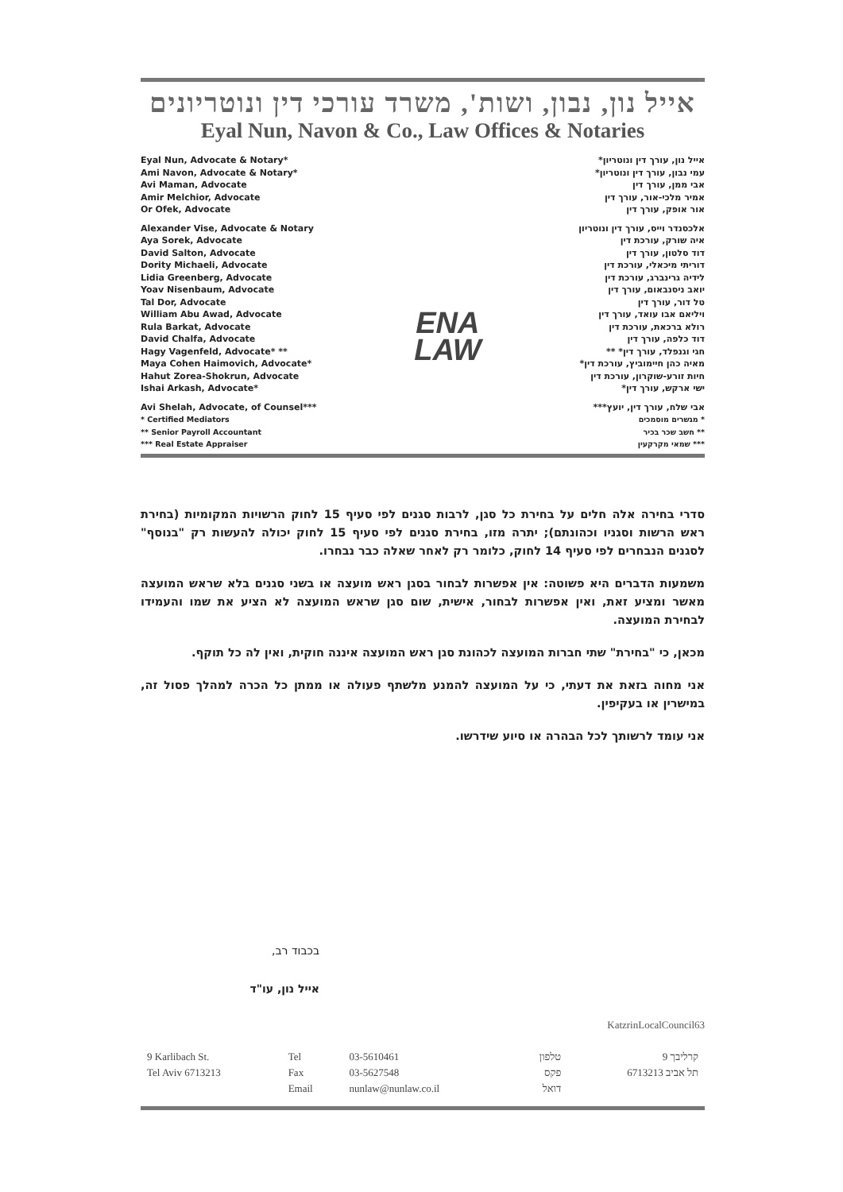אייל נון, נבון, ושות', משרד עורכי דין ונוטריונים
Eyal Nun, Navon & Co., Law Offices & Notaries
Eyal Nun, Advocate & Notary*
Ami Navon, Advocate & Notary*
Avi Maman, Advocate
Amir Melchior, Advocate
Or Ofek, Advocate
Alexander Vise, Advocate & Notary
Aya Sorek, Advocate
David Salton, Advocate
Dority Michaeli, Advocate
Lidia Greenberg, Advocate
Yoav Nisenbaum, Advocate
Tal Dor, Advocate
William Abu Awad, Advocate
Rula Barkat, Advocate
David Chalfa, Advocate
Hagy Vagenfeld, Advocate* **
Maya Cohen Haimovich, Advocate*
Hahut Zorea-Shokrun, Advocate
Ishai Arkash, Advocate*
Avi Shelah, Advocate, of Counsel***
* Certified Mediators
** Senior Payroll Accountant
*** Real Estate Appraiser
ENA
LAW
אייל נון, עורך דין ונוטריון*
עמי נבון, עורך דין ונוטריון*
אבי ממן, עורך דין
אמיר מלכי-אור, עורך דין
אור אופק, עורך דין
אלכסנדר וייס, עורך דין ונוטריון
איה שורק, עורכת דין
דוד סלטון, עורך דין
דוריתי מיכאלי, עורכת דין
לידיה גרינברג, עורכת דין
יואב ניסנבאום, עורך דין
טל דור, עורך דין
ויליאם אבו עואד, עורך דין
רולא ברכאת, עורכת דין
דוד כלפה, עורך דין
חגי וגנפלד, עורך דין* **
מאיה כהן חיימוביץ, עורכת דין*
חיות זורע-שוקרון, עורכת דין
ישי ארקש, עורך דין*
אבי שלח, עורך דין, יועץ***
* מגשרים מוסמכים
** חשב שכר בכיר
*** שמאי מקרקעין
סדרי בחירה אלה חלים על בחירת כל סגן, לרבות סגנים לפי סעיף 15 לחוק הרשויות המקומיות (בחירת ראש הרשות וסגניו וכהונתם); יתרה מזו, בחירת סגנים לפי סעיף 15 לחוק יכולה להעשות רק "בנוסף" לסגנים הנבחרים לפי סעיף 14 לחוק, כלומר רק לאחר שאלה כבר נבחרו.
משמעות הדברים היא פשוטה: אין אפשרות לבחור בסגן ראש מועצה או בשני סגנים בלא שראש המועצה מאשר ומציע זאת, ואין אפשרות לבחור, אישית, שום סגן שראש המועצה לא הציע את שמו והעמידו לבחירת המועצה.
מכאן, כי "בחירת" שתי חברות המועצה לכהונת סגן ראש המועצה איננה חוקית, ואין לה כל תוקף.
אני מחוה בזאת את דעתי, כי על המועצה להמנע מלשתף פעולה או ממתן כל הכרה למהלך פסול זה, במישרין או בעקיפין.
אני עומד לרשותך לכל הבהרה או סיוע שידרשו.
בכבוד רב,
אייל נון, עו"ד
KatzrinLocalCouncil63
| 9 Karlibach St. Tel Aviv 6713213 | Tel Fax Email | 03-5610461 03-5627548 nunlaw@nunlaw.co.il | טלפון פקס דואל | קרליבך 9 תל אביב 6713213 |